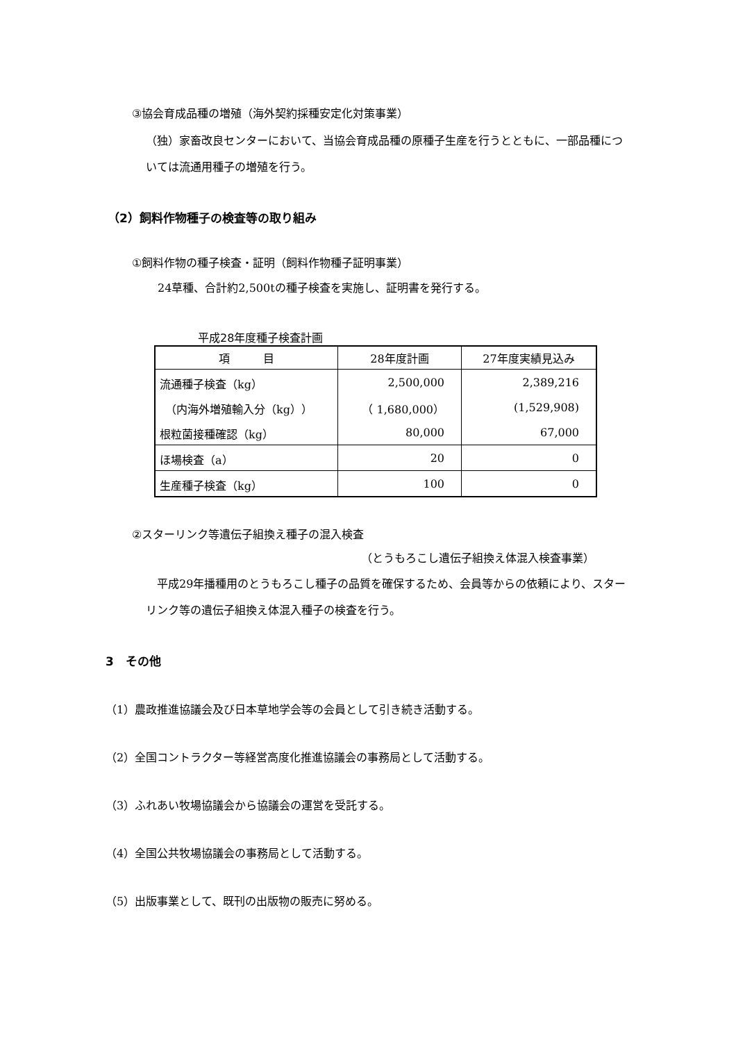③協会育成品種の増殖（海外契約採種安定化対策事業）
（独）家畜改良センターにおいて、当協会育成品種の原種子生産を行うとともに、一部品種については流通用種子の増殖を行う。
（2）飼料作物種子の検査等の取り組み
①飼料作物の種子検査・証明（飼料作物種子証明事業）
24草種、合計約2,500tの種子検査を実施し、証明書を発行する。
平成28年度種子検査計画
| 項 目 | 28年度計画 | 27年度実績見込み |
| --- | --- | --- |
| 流通種子検査（kg） | 2,500,000 | 2,389,216 |
| （内海外増殖輸入分（kg）） | （ 1,680,000） | (1,529,908) |
| 根粒菌接種確認（kg） | 80,000 | 67,000 |
| ほ場検査（a） | 20 | 0 |
| 生産種子検査（kg） | 100 | 0 |
②スターリンク等遺伝子組換え種子の混入検査
（とうもろこし遺伝子組換え体混入検査事業）
　平成29年播種用のとうもろこし種子の品質を確保するため、会員等からの依頼により、スターリンク等の遺伝子組換え体混入種子の検査を行う。
3　その他
（1）農政推進協議会及び日本草地学会等の会員として引き続き活動する。
（2）全国コントラクター等経営高度化推進協議会の事務局として活動する。
（3）ふれあい牧場協議会から協議会の運営を受託する。
（4）全国公共牧場協議会の事務局として活動する。
（5）出版事業として、既刊の出版物の販売に努める。